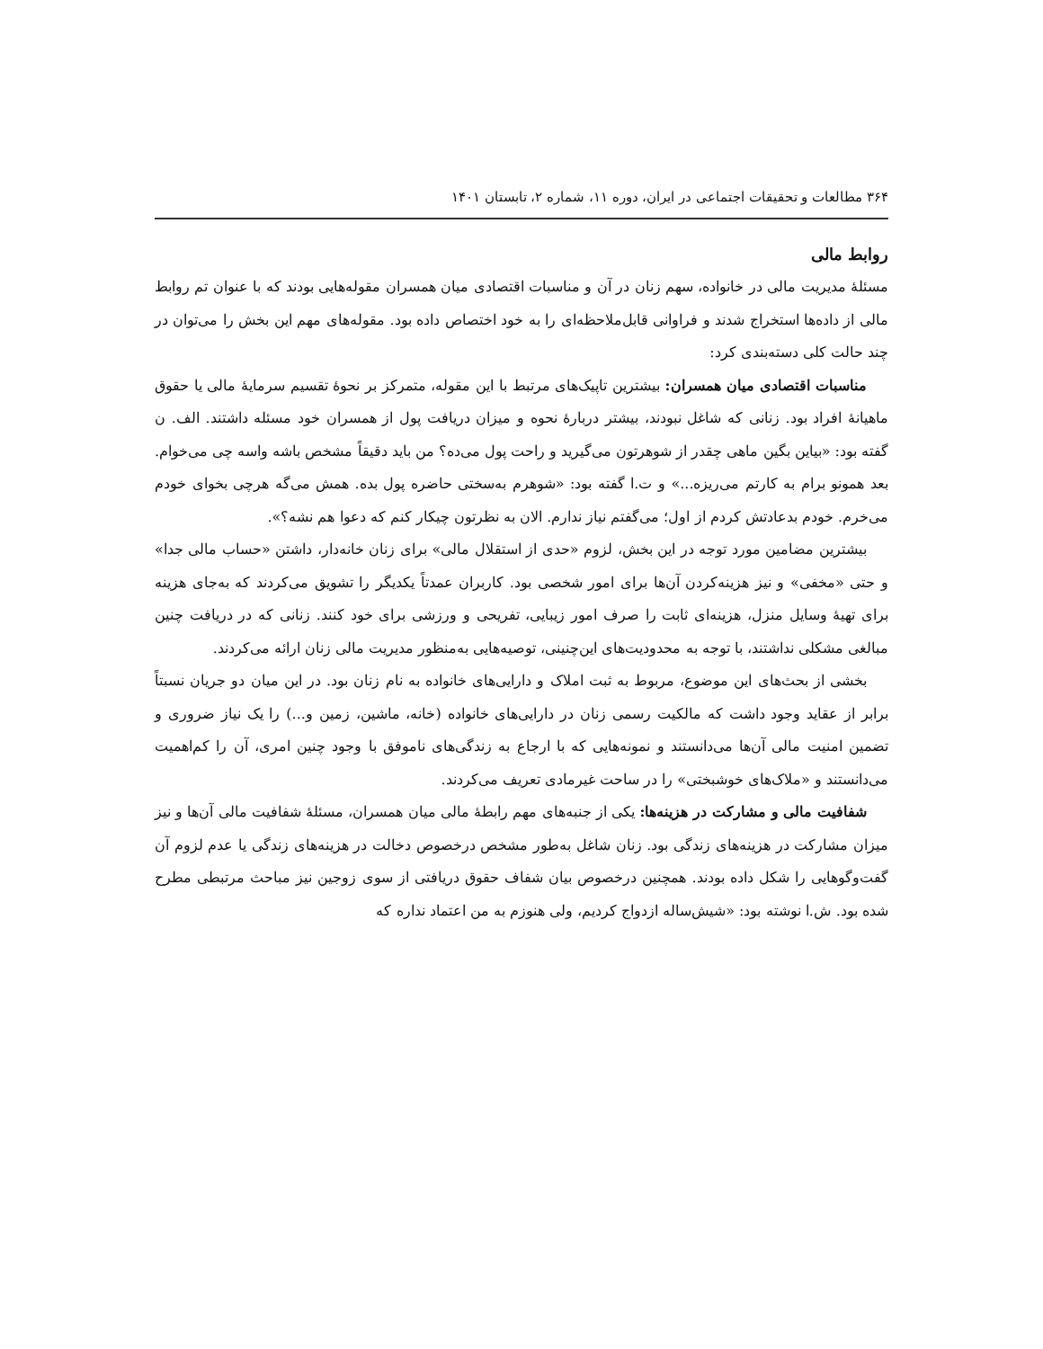۳۶۴ مطالعات و تحقیقات اجتماعی در ایران، دوره ۱۱، شماره ۲، تابستان ۱۴۰۱
روابط مالی
مسئلهٔ مدیریت مالی در خانواده، سهم زنان در آن و مناسبات اقتصادی میان همسران مقوله‌هایی بودند که با عنوان تم روابط مالی از داده‌ها استخراج شدند و فراوانی قابل‌ملاحظه‌ای را به خود اختصاص داده بود. مقوله‌های مهم این بخش را می‌توان در چند حالت کلی دسته‌بندی کرد:
مناسبات اقتصادی میان همسران: بیشترین تاپیک‌های مرتبط با این مقوله، متمرکز بر نحوهٔ تقسیم سرمایهٔ مالی یا حقوق ماهیانهٔ افراد بود. زنانی که شاغل نبودند، بیشتر دربارهٔ نحوه و میزان دریافت پول از همسران خود مسئله داشتند. الف. ن گفته بود: «بیاین بگین ماهی چقدر از شوهرتون می‌گیرید و راحت پول می‌ده؟ من باید دقیقاً مشخص باشه واسه چی می‌خوام. بعد همونو برام به کارتم می‌ریزه...» و ت.ا گفته بود: «شوهرم به‌سختی حاضره پول بده. همش می‌گه هرچی بخوای خودم می‌خرم. خودم بدعادتش کردم از اول؛ می‌گفتم نیاز ندارم. الان به نظرتون چیکار کنم که دعوا هم نشه؟».
بیشترین مضامین مورد توجه در این بخش، لزوم «حدی از استقلال مالی» برای زنان خانه‌دار، داشتن «حساب مالی جدا» و حتی «مخفی» و نیز هزینه‌کردن آن‌ها برای امور شخصی بود. کاربران عمدتاً یکدیگر را تشویق می‌کردند که به‌جای هزینه برای تهیهٔ وسایل منزل، هزینه‌ای ثابت را صرف امور زیبایی، تفریحی و ورزشی برای خود کنند. زنانی که در دریافت چنین مبالغی مشکلی نداشتند، با توجه به محدودیت‌های این‌چنینی، توصیه‌هایی به‌منظور مدیریت مالی زنان ارائه می‌کردند.
بخشی از بحث‌های این موضوع، مربوط به ثبت املاک و دارایی‌های خانواده به نام زنان بود. در این میان دو جریان نسبتاً برابر از عقاید وجود داشت که مالکیت رسمی زنان در دارایی‌های خانواده (خانه، ماشین، زمین و...) را یک نیاز ضروری و تضمین امنیت مالی آن‌ها می‌دانستند و نمونه‌هایی که با ارجاع به زندگی‌های ناموفق با وجود چنین امری، آن را کم‌اهمیت می‌دانستند و «ملاک‌های خوشبختی» را در ساحت غیرمادی تعریف می‌کردند.
شفافیت مالی و مشارکت در هزینه‌ها: یکی از جنبه‌های مهم رابطهٔ مالی میان همسران، مسئلهٔ شفافیت مالی آن‌ها و نیز میزان مشارکت در هزینه‌های زندگی بود. زنان شاغل به‌طور مشخص درخصوص دخالت در هزینه‌های زندگی یا عدم لزوم آن گفت‌وگوهایی را شکل داده بودند. همچنین درخصوص بیان شفاف حقوق دریافتی از سوی زوجین نیز مباحث مرتبطی مطرح شده بود. ش.ا نوشته بود: «شیش‌ساله ازدواج کردیم، ولی هنوزم به من اعتماد نداره که